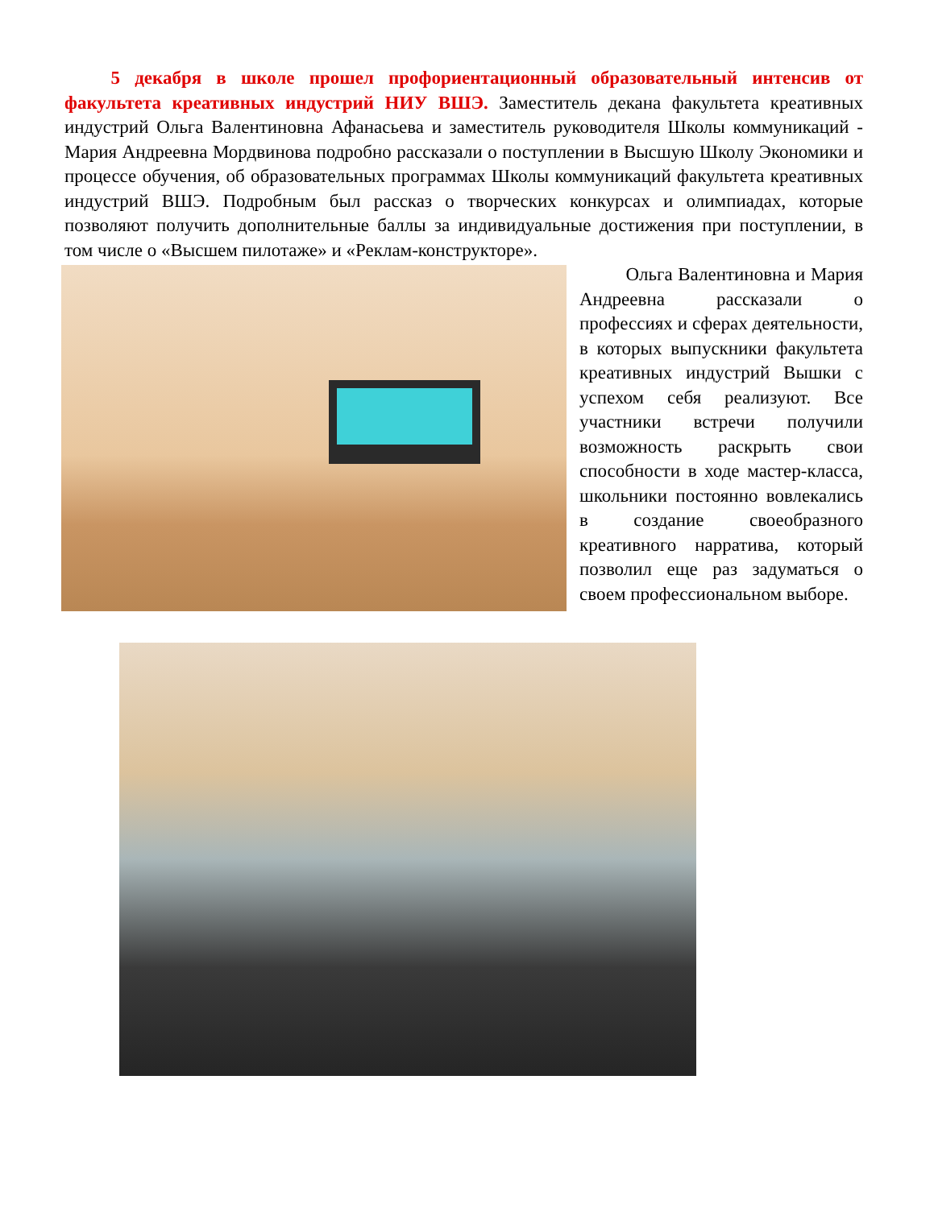5 декабря в школе прошел профориентационный образовательный интенсив от факультета креативных индустрий НИУ ВШЭ. Заместитель декана факультета креативных индустрий Ольга Валентиновна Афанасьева и заместитель руководителя Школы коммуникаций - Мария Андреевна Мордвинова подробно рассказали о поступлении в Высшую Школу Экономики и процессе обучения, об образовательных программах Школы коммуникаций факультета креативных индустрий ВШЭ. Подробным был рассказ о творческих конкурсах и олимпиадах, которые позволяют получить дополнительные баллы за индивидуальные достижения при поступлении, в том числе о «Высшем пилотаже» и «Реклам-конструкторе».
   Ольга Валентиновна и Мария Андреевна рассказали о профессиях и сферах деятельности, в которых выпускники факультета креативных индустрий Вышки с успехом себя реализуют. Все участники встречи получили возможность раскрыть свои способности в ходе мастер-класса, школьники постоянно вовлекались в создание своеобразного креативного нарратива, который позволил еще раз задуматься о своем профессиональном выборе.